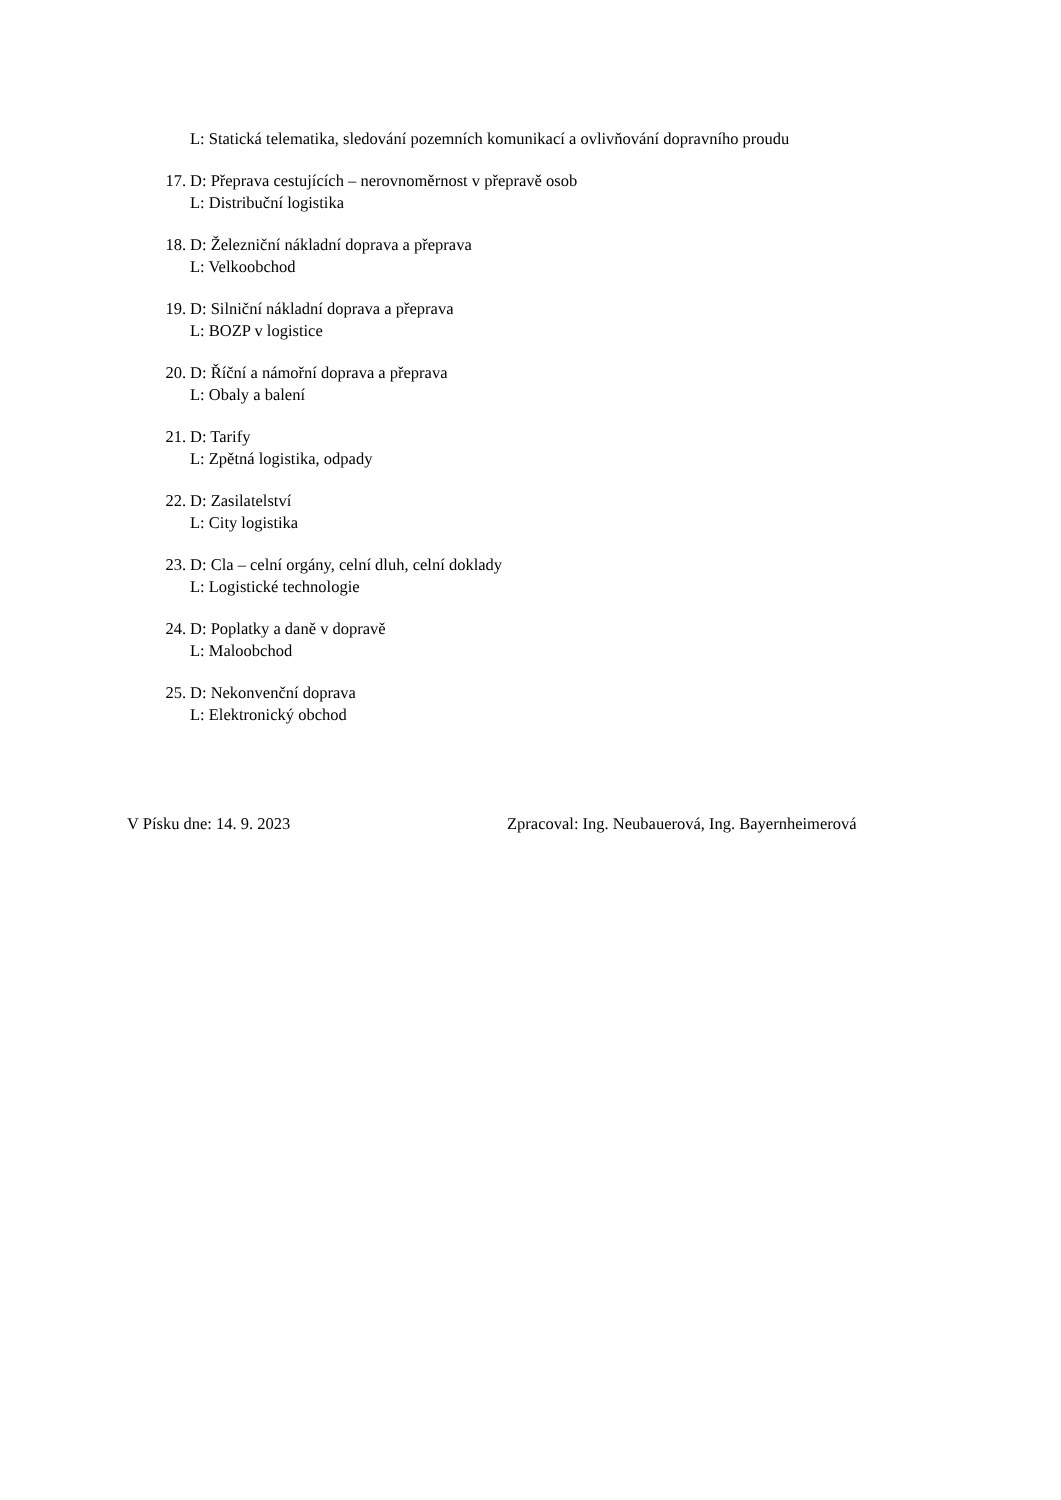L: Statická telematika, sledování pozemních komunikací a ovlivňování dopravního proudu
17. D: Přeprava cestujících – nerovnoměrnost v přepravě osob
L: Distribuční logistika
18. D: Železniční nákladní doprava a přeprava
L: Velkoobchod
19. D: Silniční nákladní doprava a přeprava
L: BOZP v logistice
20. D: Říční a námořní doprava a přeprava
L: Obaly a balení
21. D: Tarify
L: Zpětná logistika, odpady
22. D: Zasilatelství
L: City logistika
23. D: Cla – celní orgány, celní dluh, celní doklady
L: Logistické technologie
24. D: Poplatky a daně v dopravě
L: Maloobchod
25. D: Nekonvenční doprava
L: Elektronický obchod
V Písku dne: 14. 9. 2023 Zpracoval: Ing. Neubauerová, Ing. Bayernheimerová